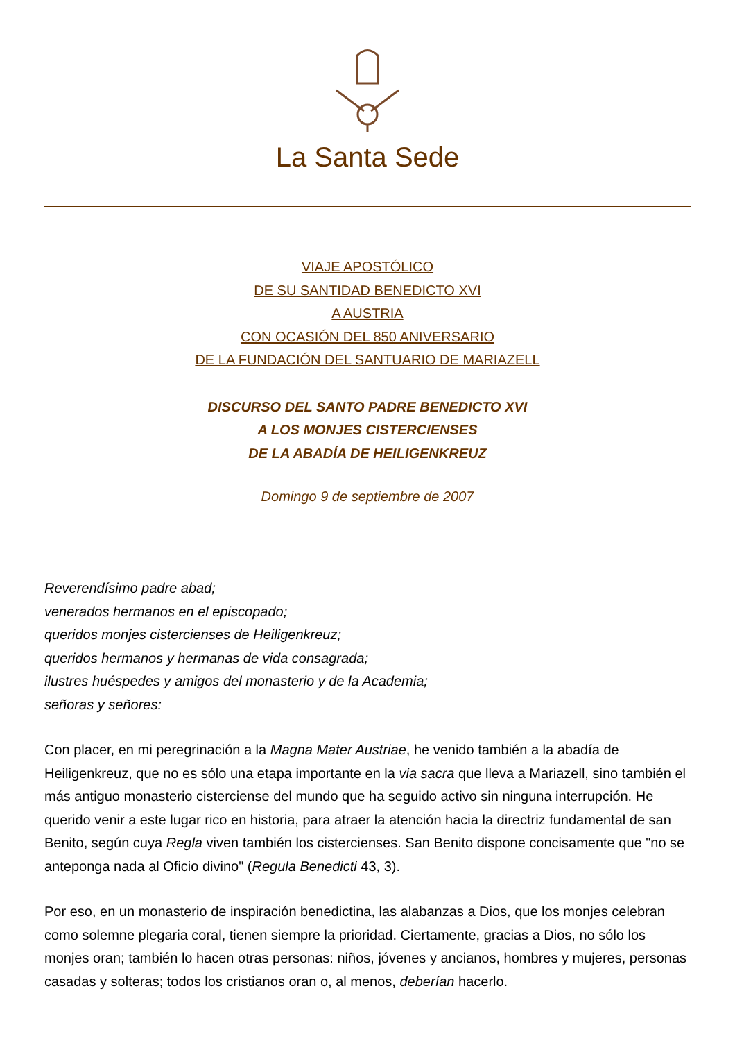La Santa Sede
VIAJE APOSTÓLICO
DE SU SANTIDAD BENEDICTO XVI
A AUSTRIA
CON OCASIÓN DEL 850 ANIVERSARIO
DE LA FUNDACIÓN DEL SANTUARIO DE MARIAZELL
DISCURSO DEL SANTO PADRE BENEDICTO XVI
A LOS MONJES CISTERCIENSES
DE LA ABADÍA DE HEILIGENKREUZ
Domingo 9 de septiembre de 2007
Reverendísimo padre abad;
venerados hermanos en el episcopado;
queridos monjes cistercienses de Heiligenkreuz;
queridos hermanos y hermanas de vida consagrada;
ilustres huéspedes y amigos del monasterio y de la Academia;
señoras y señores:
Con placer, en mi peregrinación a la Magna Mater Austriae, he venido también a la abadía de Heiligenkreuz, que no es sólo una etapa importante en la via sacra que lleva a Mariazell, sino también el más antiguo monasterio cisterciense del mundo que ha seguido activo sin ninguna interrupción. He querido venir a este lugar rico en historia, para atraer la atención hacia la directriz fundamental de san Benito, según cuya Regla viven también los cistercienses. San Benito dispone concisamente que "no se anteponga nada al Oficio divino" (Regula Benedicti 43, 3).
Por eso, en un monasterio de inspiración benedictina, las alabanzas a Dios, que los monjes celebran como solemne plegaria coral, tienen siempre la prioridad. Ciertamente, gracias a Dios, no sólo los monjes oran; también lo hacen otras personas: niños, jóvenes y ancianos, hombres y mujeres, personas casadas y solteras; todos los cristianos oran o, al menos, deberían hacerlo.